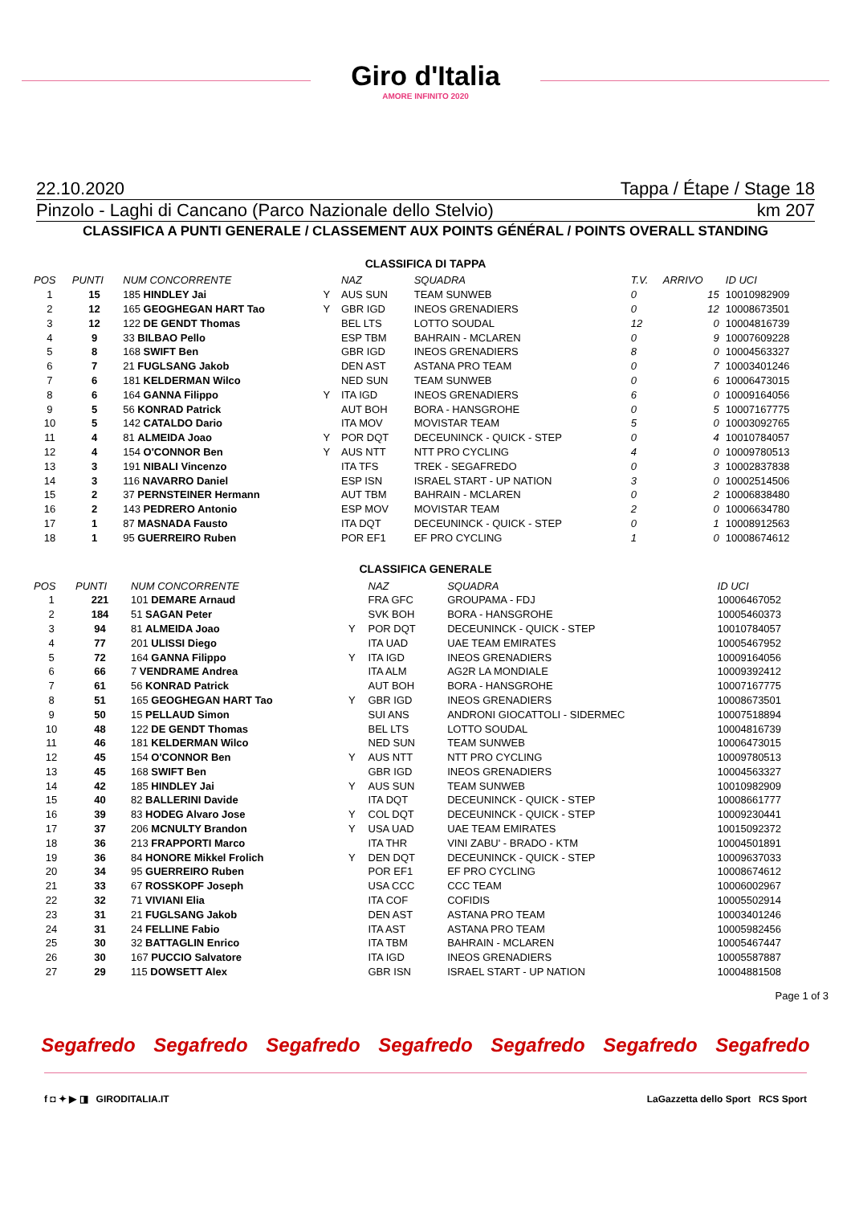Giro d'Italia
AMORE INFINITO 2020
22.10.2020 Tappa / Étape / Stage 18
Pinzolo - Laghi di Cancano (Parco Nazionale dello Stelvio) km 207
CLASSIFICA A PUNTI GENERALE / CLASSEMENT AUX POINTS GÉNÉRAL / POINTS OVERALL STANDING
CLASSIFICA DI TAPPA
| POS | PUNTI | NUM CONCORRENTE | | NAZ | SQUADRA | | T.V. | ARRIVO | ID UCI |
| --- | --- | --- | --- | --- | --- | --- | --- | --- | --- |
| 1 | 15 | 185 HINDLEY Jai | Y | AUS SUN | TEAM SUNWEB | | 0 | 15 | 10010982909 |
| 2 | 12 | 165 GEOGHEGAN HART Tao | Y | GBR IGD | INEOS GRENADIERS | | 0 | 12 | 10008673501 |
| 3 | 12 | 122 DE GENDT Thomas | | BEL LTS | LOTTO SOUDAL | | 12 | 0 | 10004816739 |
| 4 | 9 | 33 BILBAO Pello | | ESP TBM | BAHRAIN - MCLAREN | | 0 | 9 | 10007609228 |
| 5 | 8 | 168 SWIFT Ben | | GBR IGD | INEOS GRENADIERS | | 8 | 0 | 10004563327 |
| 6 | 7 | 21 FUGLSANG Jakob | | DEN AST | ASTANA PRO TEAM | | 0 | 7 | 10003401246 |
| 7 | 6 | 181 KELDERMAN Wilco | | NED SUN | TEAM SUNWEB | | 0 | 6 | 10006473015 |
| 8 | 6 | 164 GANNA Filippo | Y | ITA IGD | INEOS GRENADIERS | | 6 | 0 | 10009164056 |
| 9 | 5 | 56 KONRAD Patrick | | AUT BOH | BORA - HANSGROHE | | 0 | 5 | 10007167775 |
| 10 | 5 | 142 CATALDO Dario | | ITA MOV | MOVISTAR TEAM | | 5 | 0 | 10003092765 |
| 11 | 4 | 81 ALMEIDA Joao | Y | POR DQT | DECEUNINCK - QUICK - STEP | | 0 | 4 | 10010784057 |
| 12 | 4 | 154 O'CONNOR Ben | Y | AUS NTT | NTT PRO CYCLING | | 4 | 0 | 10009780513 |
| 13 | 3 | 191 NIBALI Vincenzo | | ITA TFS | TREK - SEGAFREDO | | 0 | 3 | 10002837838 |
| 14 | 3 | 116 NAVARRO Daniel | | ESP ISN | ISRAEL START - UP NATION | | 3 | 0 | 10002514506 |
| 15 | 2 | 37 PERNSTEINER Hermann | | AUT TBM | BAHRAIN - MCLAREN | | 0 | 2 | 10006838480 |
| 16 | 2 | 143 PEDRERO Antonio | | ESP MOV | MOVISTAR TEAM | | 2 | 0 | 10006634780 |
| 17 | 1 | 87 MASNADA Fausto | | ITA DQT | DECEUNINCK - QUICK - STEP | | 0 | 1 | 10008912563 |
| 18 | 1 | 95 GUERREIRO Ruben | | POR EF1 | EF PRO CYCLING | | 1 | 0 | 10008674612 |
CLASSIFICA GENERALE
| POS | PUNTI | NUM CONCORRENTE | | NAZ | SQUADRA | ID UCI |
| --- | --- | --- | --- | --- | --- | --- |
| 1 | 221 | 101 DEMARE Arnaud | | FRA GFC | GROUPAMA - FDJ | 10006467052 |
| 2 | 184 | 51 SAGAN Peter | | SVK BOH | BORA - HANSGROHE | 10005460373 |
| 3 | 94 | 81 ALMEIDA Joao | Y | POR DQT | DECEUNINCK - QUICK - STEP | 10010784057 |
| 4 | 77 | 201 ULISSI Diego | | ITA UAD | UAE TEAM EMIRATES | 10005467952 |
| 5 | 72 | 164 GANNA Filippo | Y | ITA IGD | INEOS GRENADIERS | 10009164056 |
| 6 | 66 | 7 VENDRAME Andrea | | ITA ALM | AG2R LA MONDIALE | 10009392412 |
| 7 | 61 | 56 KONRAD Patrick | | AUT BOH | BORA - HANSGROHE | 10007167775 |
| 8 | 51 | 165 GEOGHEGAN HART Tao | Y | GBR IGD | INEOS GRENADIERS | 10008673501 |
| 9 | 50 | 15 PELLAUD Simon | | SUI ANS | ANDRONI GIOCATTOLI - SIDERMEC | 10007518894 |
| 10 | 48 | 122 DE GENDT Thomas | | BEL LTS | LOTTO SOUDAL | 10004816739 |
| 11 | 46 | 181 KELDERMAN Wilco | | NED SUN | TEAM SUNWEB | 10006473015 |
| 12 | 45 | 154 O'CONNOR Ben | Y | AUS NTT | NTT PRO CYCLING | 10009780513 |
| 13 | 45 | 168 SWIFT Ben | | GBR IGD | INEOS GRENADIERS | 10004563327 |
| 14 | 42 | 185 HINDLEY Jai | Y | AUS SUN | TEAM SUNWEB | 10010982909 |
| 15 | 40 | 82 BALLERINI Davide | | ITA DQT | DECEUNINCK - QUICK - STEP | 10008661777 |
| 16 | 39 | 83 HODEG Alvaro Jose | Y | COL DQT | DECEUNINCK - QUICK - STEP | 10009230441 |
| 17 | 37 | 206 MCNULTY Brandon | Y | USA UAD | UAE TEAM EMIRATES | 10015092372 |
| 18 | 36 | 213 FRAPPORTI Marco | | ITA THR | VINI ZABU' - BRADO - KTM | 10004501891 |
| 19 | 36 | 84 HONORE Mikkel Frolich | Y | DEN DQT | DECEUNINCK - QUICK - STEP | 10009637033 |
| 20 | 34 | 95 GUERREIRO Ruben | | POR EF1 | EF PRO CYCLING | 10008674612 |
| 21 | 33 | 67 ROSSKOPF Joseph | | USA CCC | CCC TEAM | 10006002967 |
| 22 | 32 | 71 VIVIANI Elia | | ITA COF | COFIDIS | 10005502914 |
| 23 | 31 | 21 FUGLSANG Jakob | | DEN AST | ASTANA PRO TEAM | 10003401246 |
| 24 | 31 | 24 FELLINE Fabio | | ITA AST | ASTANA PRO TEAM | 10005982456 |
| 25 | 30 | 32 BATTAGLIN Enrico | | ITA TBM | BAHRAIN - MCLAREN | 10005467447 |
| 26 | 30 | 167 PUCCIO Salvatore | | ITA IGD | INEOS GRENADIERS | 10005587887 |
| 27 | 29 | 115 DOWSETT Alex | | GBR ISN | ISRAEL START - UP NATION | 10004881508 |
Page 1 of 3
Segafredo Segafredo Segafredo Segafredo Segafredo Segafredo Segafredo
f ◘ ✦ ▶ ◨ GIRODITALIA.IT LaGazzetta dello Sport RCS Sport